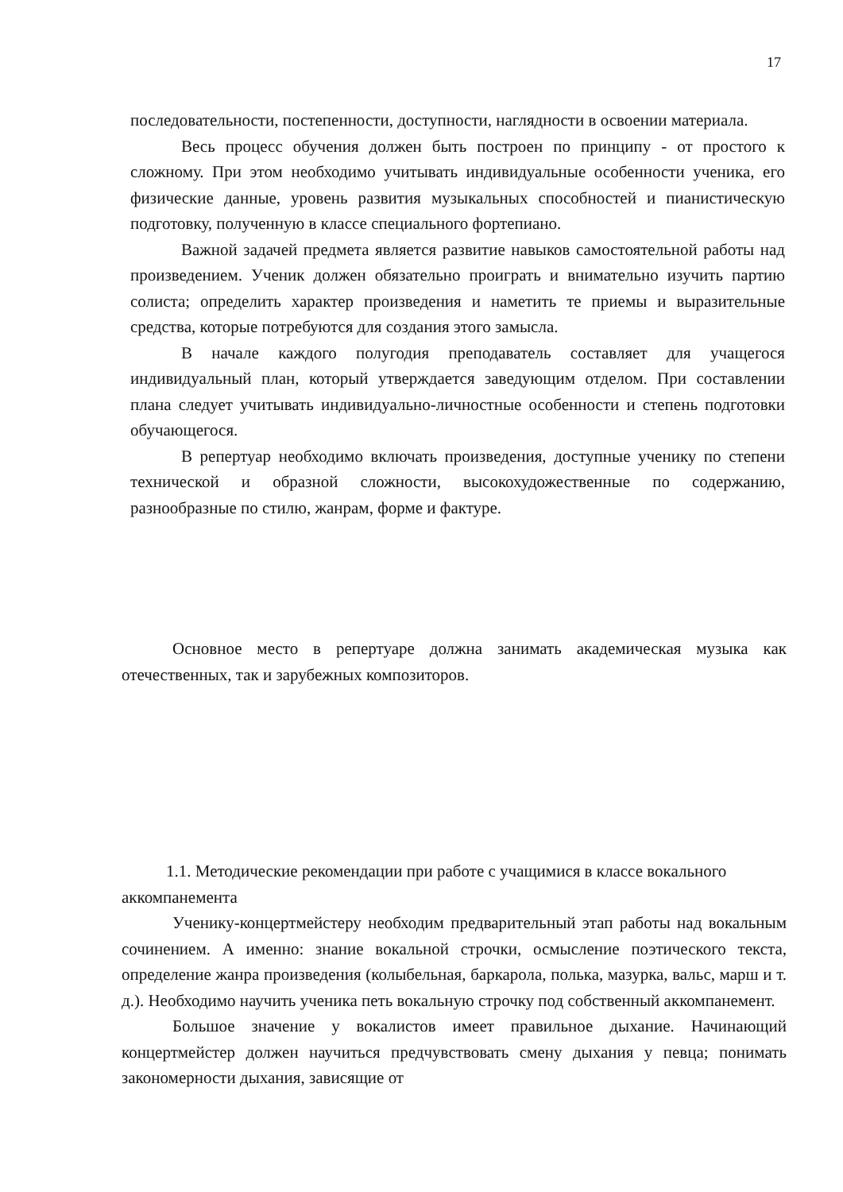17
последовательности, постепенности, доступности, наглядности в освоении материала.
Весь процесс обучения должен быть построен по принципу - от простого к сложному. При этом необходимо учитывать индивидуальные особенности ученика, его физические данные, уровень развития музыкальных способностей и пианистическую подготовку, полученную в классе специального фортепиано.
Важной задачей предмета является развитие навыков самостоятельной работы над произведением. Ученик должен обязательно проиграть и внимательно изучить партию солиста; определить характер произведения и наметить те приемы и выразительные средства, которые потребуются для создания этого замысла.
В начале каждого полугодия преподаватель составляет для учащегося индивидуальный план, который утверждается заведующим отделом. При составлении плана следует учитывать индивидуально-личностные особенности и степень подготовки обучающегося.
В репертуар необходимо включать произведения, доступные ученику по степени технической и образной сложности, высокохудожественные по содержанию, разнообразные по стилю, жанрам, форме и фактуре.
Основное место в репертуаре должна занимать академическая музыка как отечественных, так и зарубежных композиторов.
1.1. Методические рекомендации при работе с учащимися в классе вокального аккомпанемента
Ученику-концертмейстеру необходим предварительный этап работы над вокальным сочинением. А именно: знание вокальной строчки, осмысление поэтического текста, определение жанра произведения (колыбельная, баркарола, полька, мазурка, вальс, марш и т. д.). Необходимо научить ученика петь вокальную строчку под собственный аккомпанемент.
Большое значение у вокалистов имеет правильное дыхание. Начинающий концертмейстер должен научиться предчувствовать смену дыхания у певца; понимать закономерности дыхания, зависящие от